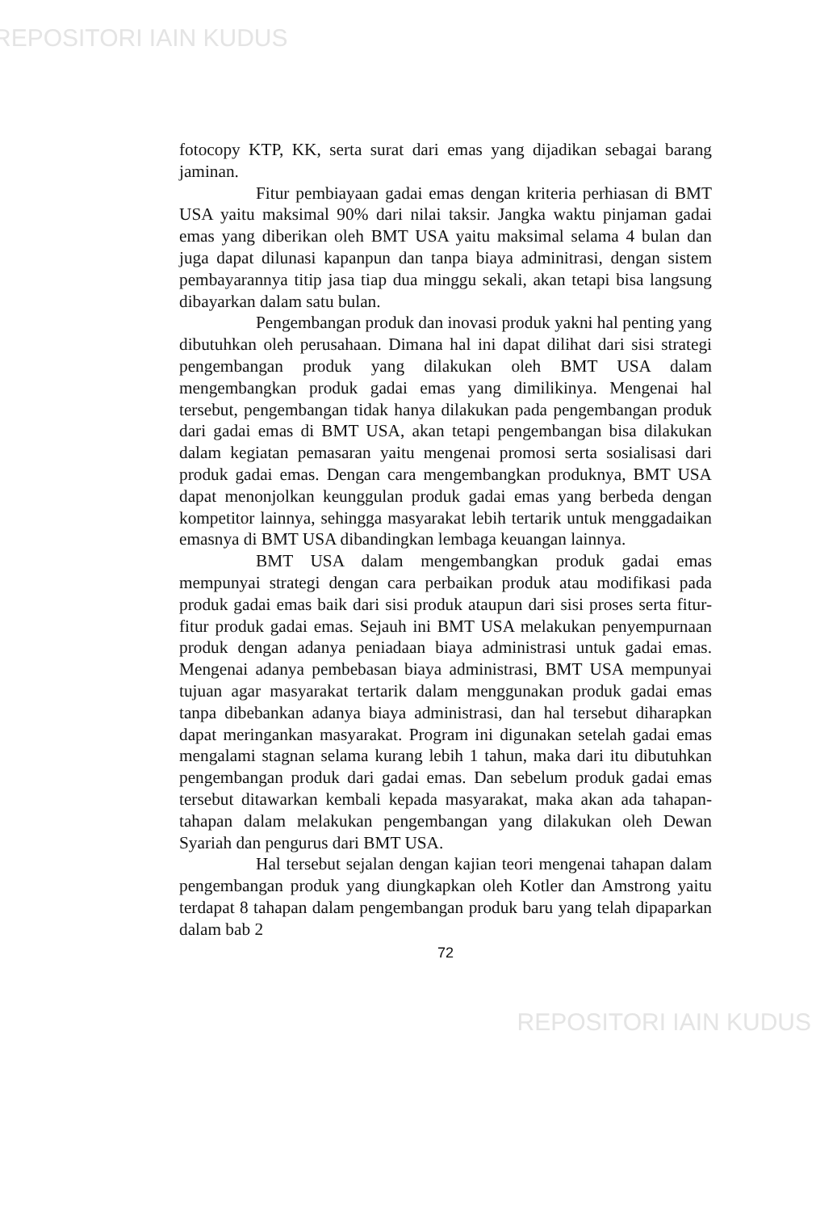REPOSITORI IAIN KUDUS
fotocopy KTP, KK, serta surat dari emas yang dijadikan sebagai barang jaminan.
Fitur pembiayaan gadai emas dengan kriteria perhiasan di BMT USA yaitu maksimal 90% dari nilai taksir. Jangka waktu pinjaman gadai emas yang diberikan oleh BMT USA yaitu maksimal selama 4 bulan dan juga dapat dilunasi kapanpun dan tanpa biaya adminitrasi, dengan sistem pembayarannya titip jasa tiap dua minggu sekali, akan tetapi bisa langsung dibayarkan dalam satu bulan.
Pengembangan produk dan inovasi produk yakni hal penting yang dibutuhkan oleh perusahaan. Dimana hal ini dapat dilihat dari sisi strategi pengembangan produk yang dilakukan oleh BMT USA dalam mengembangkan produk gadai emas yang dimilikinya. Mengenai hal tersebut, pengembangan tidak hanya dilakukan pada pengembangan produk dari gadai emas di BMT USA, akan tetapi pengembangan bisa dilakukan dalam kegiatan pemasaran yaitu mengenai promosi serta sosialisasi dari produk gadai emas. Dengan cara mengembangkan produknya, BMT USA dapat menonjolkan keunggulan produk gadai emas yang berbeda dengan kompetitor lainnya, sehingga masyarakat lebih tertarik untuk menggadaikan emasnya di BMT USA dibandingkan lembaga keuangan lainnya.
BMT USA dalam mengembangkan produk gadai emas mempunyai strategi dengan cara perbaikan produk atau modifikasi pada produk gadai emas baik dari sisi produk ataupun dari sisi proses serta fitur-fitur produk gadai emas. Sejauh ini BMT USA melakukan penyempurnaan produk dengan adanya peniadaan biaya administrasi untuk gadai emas. Mengenai adanya pembebasan biaya administrasi, BMT USA mempunyai tujuan agar masyarakat tertarik dalam menggunakan produk gadai emas tanpa dibebankan adanya biaya administrasi, dan hal tersebut diharapkan dapat meringankan masyarakat. Program ini digunakan setelah gadai emas mengalami stagnan selama kurang lebih 1 tahun, maka dari itu dibutuhkan pengembangan produk dari gadai emas. Dan sebelum produk gadai emas tersebut ditawarkan kembali kepada masyarakat, maka akan ada tahapan-tahapan dalam melakukan pengembangan yang dilakukan oleh Dewan Syariah dan pengurus dari BMT USA.
Hal tersebut sejalan dengan kajian teori mengenai tahapan dalam pengembangan produk yang diungkapkan oleh Kotler dan Amstrong yaitu terdapat 8 tahapan dalam pengembangan produk baru yang telah dipaparkan dalam bab 2
72
REPOSITORI IAIN KUDUS